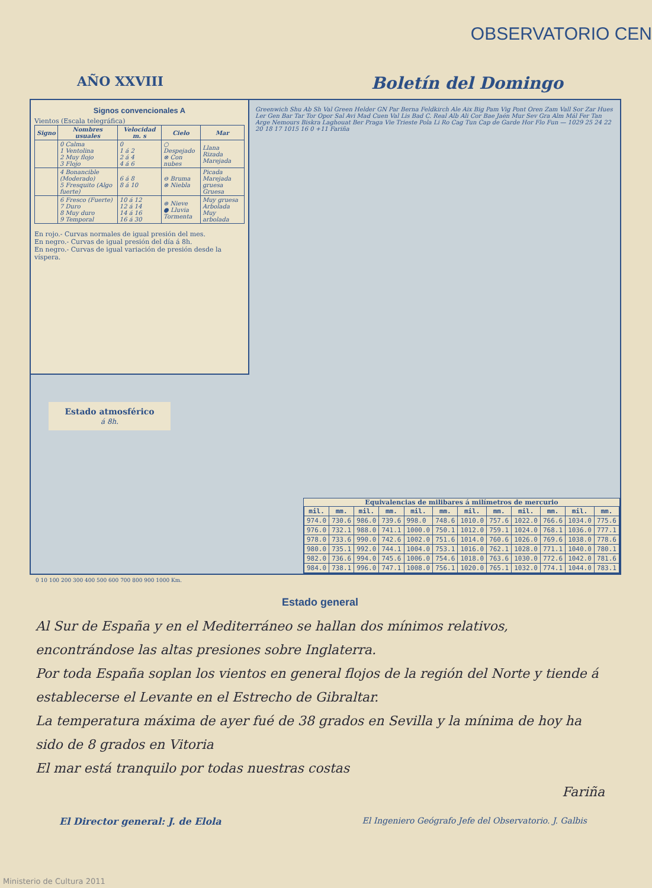OBSERVATORIO CEN
AÑO XXVIII Boletín del Domingo
Signos convencionales A
Vientos (Escala telegráfica)
| Signo | Nombres usuales | Velocidad m. s | Cielo | Mar |
| --- | --- | --- | --- | --- |
| | 0 Calma 1 Ventolina 2 Muy flojo 3 Flojo | 0 1 á 2 2 á 4 4 á 6 | ○ Despejado ⊗ Con nubes | Llana Rizada Marejada |
| | 4 Bonancible (Moderado) 5 Fresquito (Algo fuerte) | 6 á 8 8 á 10 | ⊖ Bruma ⊗ Niebla | Picada Marejada gruesa Gruesa |
| | 6 Fresco (Fuerte) 7 Duro 8 Muy duro 9 Temporal | 10 á 12 12 á 14 14 á 16 16 á 30 | ⊛ Nieve ● Lluvia Tormenta | Muy gruesa Arbolada Muy arbolada |
En rojo.- Curvas normales de igual presión del mes.
En negro.- Curvas de igual presión del día á 8h.
En negro.- Curvas de igual variación de presión desde la víspera.
Greenwich Shu Ab Sh Val Green Helder GN Par Berna Feldkirch Ale Aix Big Pam Vig Pont Oren Zam Vall Sor Zar Hues Ler Gen Bar Tar Tor Opor Sal Avi Mad Cuen Val Lis Bad C. Real Alb Ali Cor Bae Jaén Mur Sev Gra Alm Mál Fer Tan Arge Nemours Biskra Laghouat Ber Praga Vie Trieste Pola Li Ro Cag Tun Cap de Garde Hor Flo Fun — 1029 25 24 22 20 18 17 1015 16 0 +11 Fariña
Estado atmosférico
á 8h.
Equivalencias de milibares á milímetros de mercurio
| mil. | mm. | mil. | mm. | mil. | mm. | mil. | mm. | mil. | mm. | mil. | mm. |
| --- | --- | --- | --- | --- | --- | --- | --- | --- | --- | --- | --- |
| 974.0 | 730.6 | 986.0 | 739.6 | 998.0 | 748.6 | 1010.0 | 757.6 | 1022.0 | 766.6 | 1034.0 | 775.6 |
| 976.0 | 732.1 | 988.0 | 741.1 | 1000.0 | 750.1 | 1012.0 | 759.1 | 1024.0 | 768.1 | 1036.0 | 777.1 |
| 978.0 | 733.6 | 990.0 | 742.6 | 1002.0 | 751.6 | 1014.0 | 760.6 | 1026.0 | 769.6 | 1038.0 | 778.6 |
| 980.0 | 735.1 | 992.0 | 744.1 | 1004.0 | 753.1 | 1016.0 | 762.1 | 1028.0 | 771.1 | 1040.0 | 780.1 |
| 982.0 | 736.6 | 994.0 | 745.6 | 1006.0 | 754.6 | 1018.0 | 763.6 | 1030.0 | 772.6 | 1042.0 | 781.6 |
| 984.0 | 738.1 | 996.0 | 747.1 | 1008.0 | 756.1 | 1020.0 | 765.1 | 1032.0 | 774.1 | 1044.0 | 783.1 |
0 10 100 200 300 400 500 600 700 800 900 1000 Km.
Estado general
Al Sur de España y en el Mediterráneo se hallan dos mínimos relativos, encontrándose las altas presiones sobre Inglaterra.
Por toda España soplan los vientos en general flojos de la región del Norte y tiende á establecerse el Levante en el Estrecho de Gibraltar.
La temperatura máxima de ayer fué de 38 grados en Sevilla y la mínima de hoy ha sido de 8 grados en Vitoria
El mar está tranquilo por todas nuestras costas
Fariña
El Director general: J. de Elola El Ingeniero Geógrafo Jefe del Observatorio. J. Galbis
Ministerio de Cultura 2011